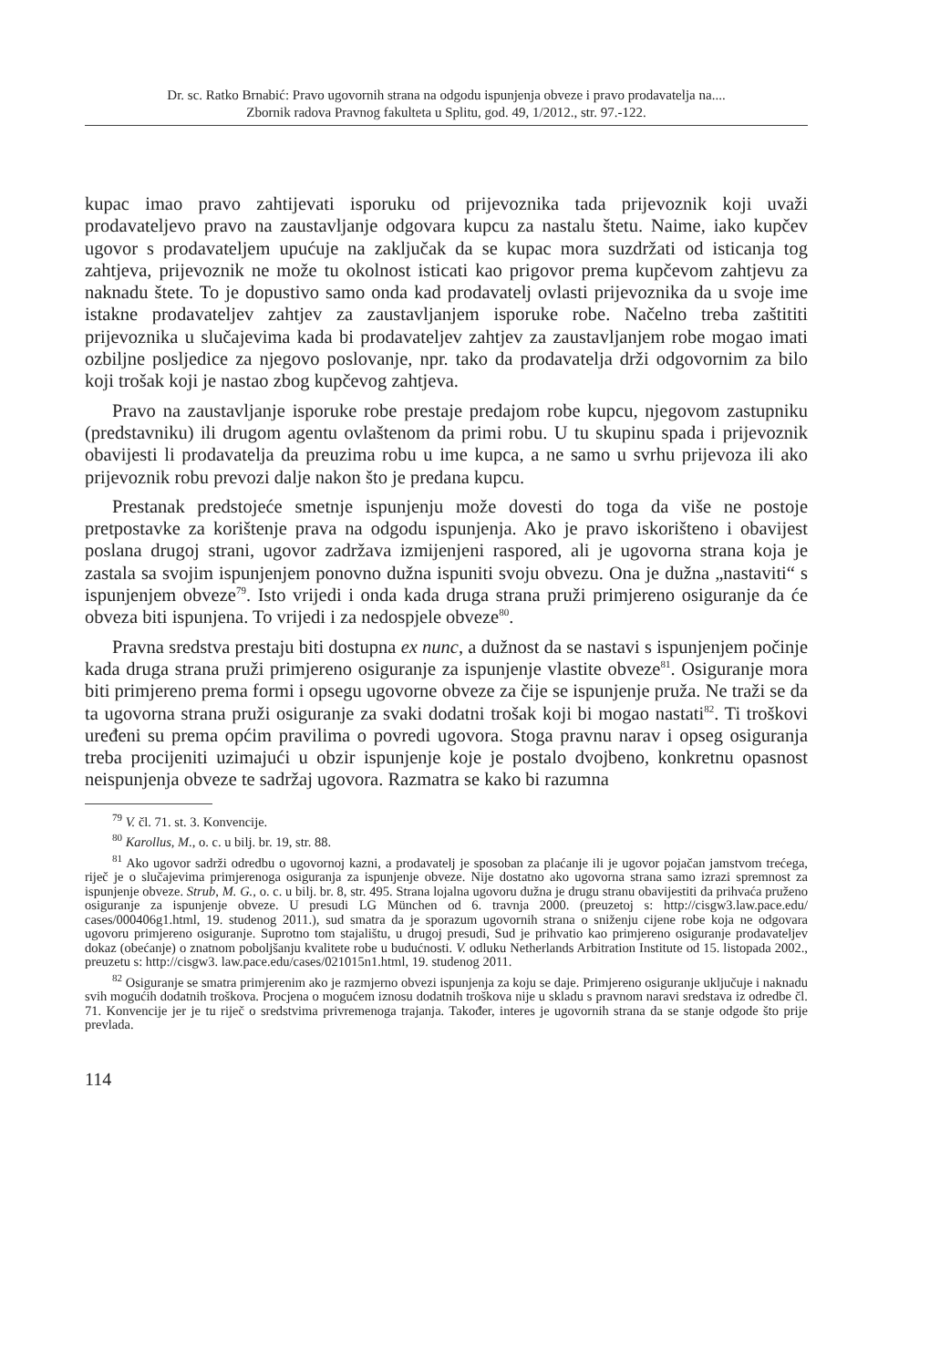Dr. sc. Ratko Brnabić: Pravo ugovornih strana na odgodu ispunjenja obveze i pravo prodavatelja na....
Zbornik radova Pravnog fakulteta u Splitu, god. 49, 1/2012., str. 97.-122.
kupac imao pravo zahtijevati isporuku od prijevoznika tada prijevoznik koji uvaži prodavateljevo pravo na zaustavljanje odgovara kupcu za nastalu štetu. Naime, iako kupčev ugovor s prodavateljem upućuje na zaključak da se kupac mora suzdržati od isticanja tog zahtjeva, prijevoznik ne može tu okolnost isticati kao prigovor prema kupčevom zahtjevu za naknadu štete. To je dopustivo samo onda kad prodavatelj ovlasti prijevoznika da u svoje ime istakne prodavateljev zahtjev za zaustavljanjem isporuke robe. Načelno treba zaštititi prijevoznika u slučajevima kada bi prodavateljev zahtjev za zaustavljanjem robe mogao imati ozbiljne posljedice za njegovo poslovanje, npr. tako da prodavatelja drži odgovornim za bilo koji trošak koji je nastao zbog kupčevog zahtjeva.
Pravo na zaustavljanje isporuke robe prestaje predajom robe kupcu, njegovom zastupniku (predstavniku) ili drugom agentu ovlaštenom da primi robu. U tu skupinu spada i prijevoznik obavijesti li prodavatelja da preuzima robu u ime kupca, a ne samo u svrhu prijevoza ili ako prijevoznik robu prevozi dalje nakon što je predana kupcu.
Prestanak predstojeće smetnje ispunjenju može dovesti do toga da više ne postoje pretpostavke za korištenje prava na odgodu ispunjenja. Ako je pravo iskorišteno i obavijest poslana drugoj strani, ugovor zadržava izmijenjeni raspored, ali je ugovorna strana koja je zastala sa svojim ispunjenjem ponovno dužna ispuniti svoju obvezu. Ona je dužna „nastaviti“ s ispunjenjem obveze<sup>79</sup>. Isto vrijedi i onda kada druga strana pruži primjereno osiguranje da će obveza biti ispunjena. To vrijedi i za nedospjele obveze<sup>80</sup>.
Pravna sredstva prestaju biti dostupna ex nunc, a dužnost da se nastavi s ispunjenjem počinje kada druga strana pruži primjereno osiguranje za ispunjenje vlastite obveze<sup>81</sup>. Osiguranje mora biti primjereno prema formi i opsegu ugovorne obveze za čije se ispunjenje pruža. Ne traži se da ta ugovorna strana pruži osiguranje za svaki dodatni trošak koji bi mogao nastati<sup>82</sup>. Ti troškovi uređeni su prema općim pravilima o povredi ugovora. Stoga pravnu narav i opseg osiguranja treba procijeniti uzimajući u obzir ispunjenje koje je postalo dvojbeno, konkretnu opasnost neispunjenja obveze te sadržaj ugovora. Razmatra se kako bi razumna
<sup>79</sup> V. čl. 71. st. 3. Konvencije.
<sup>80</sup> Karollus, M., o. c. u bilj. br. 19, str. 88.
<sup>81</sup> Ako ugovor sadrži odredbu o ugovornoj kazni, a prodavatelj je sposoban za plaćanje ili je ugovor pojačan jamstvom trećega, riječ je o slučajevima primjerenoga osiguranja za ispunjenje obveze. Nije dostatno ako ugovorna strana samo izrazi spremnost za ispunjenje obveze. Strub, M. G., o. c. u bilj. br. 8, str. 495. Strana lojalna ugovoru dužna je drugu stranu obavijestiti da prihvaća pruženo osiguranje za ispunjenje obveze. U presudi LG München od 6. travnja 2000. (preuzetoj s: http://cisgw3.law.pace.edu/ cases/000406g1.html, 19. studenog 2011.), sud smatra da je sporazum ugovornih strana o sniženju cijene robe koja ne odgovara ugovoru primjereno osiguranje. Suprotno tom stajalištu, u drugoj presudi, Sud je prihvatio kao primjereno osiguranje prodavateljev dokaz (obećanje) o znatnom poboljšanju kvalitete robe u budućnosti. V. odluku Netherlands Arbitration Institute od 15. listopada 2002., preuzetu s: http://cisgw3. law.pace.edu/cases/021015n1.html, 19. studenog 2011.
<sup>82</sup> Osiguranje se smatra primjerenim ako je razmjerno obvezi ispunjenja za koju se daje. Primjereno osiguranje uključuje i naknadu svih mogućih dodatnih troškova. Procjena o mogućem iznosu dodatnih troškova nije u skladu s pravnom naravi sredstava iz odredbe čl. 71. Konvencije jer je tu riječ o sredstvima privremenoga trajanja. Također, interes je ugovornih strana da se stanje odgode što prije prevlada.
114